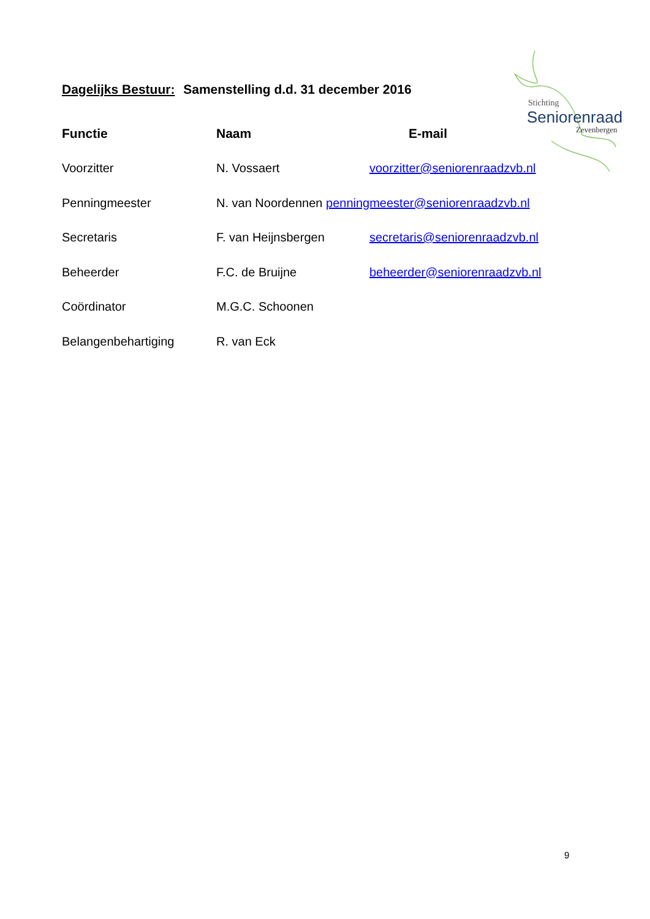Stichting
Seniorenraad
Zevenbergen
Dagelijks Bestuur: Samenstelling d.d. 31 december 2016
| Functie | Naam | E-mail |
| --- | --- | --- |
| Voorzitter | N. Vossaert | voorzitter@seniorenraadzvb.nl |
| Penningmeester | N. van Noordennen penningmeester@seniorenraadzvb.nl | |
| Secretaris | F. van Heijnsbergen | secretaris@seniorenraadzvb.nl |
| Beheerder | F.C. de Bruijne | beheerder@seniorenraadzvb.nl |
| Coördinator | M.G.C. Schoonen | |
| Belangenbehartiging | R. van Eck | |
9